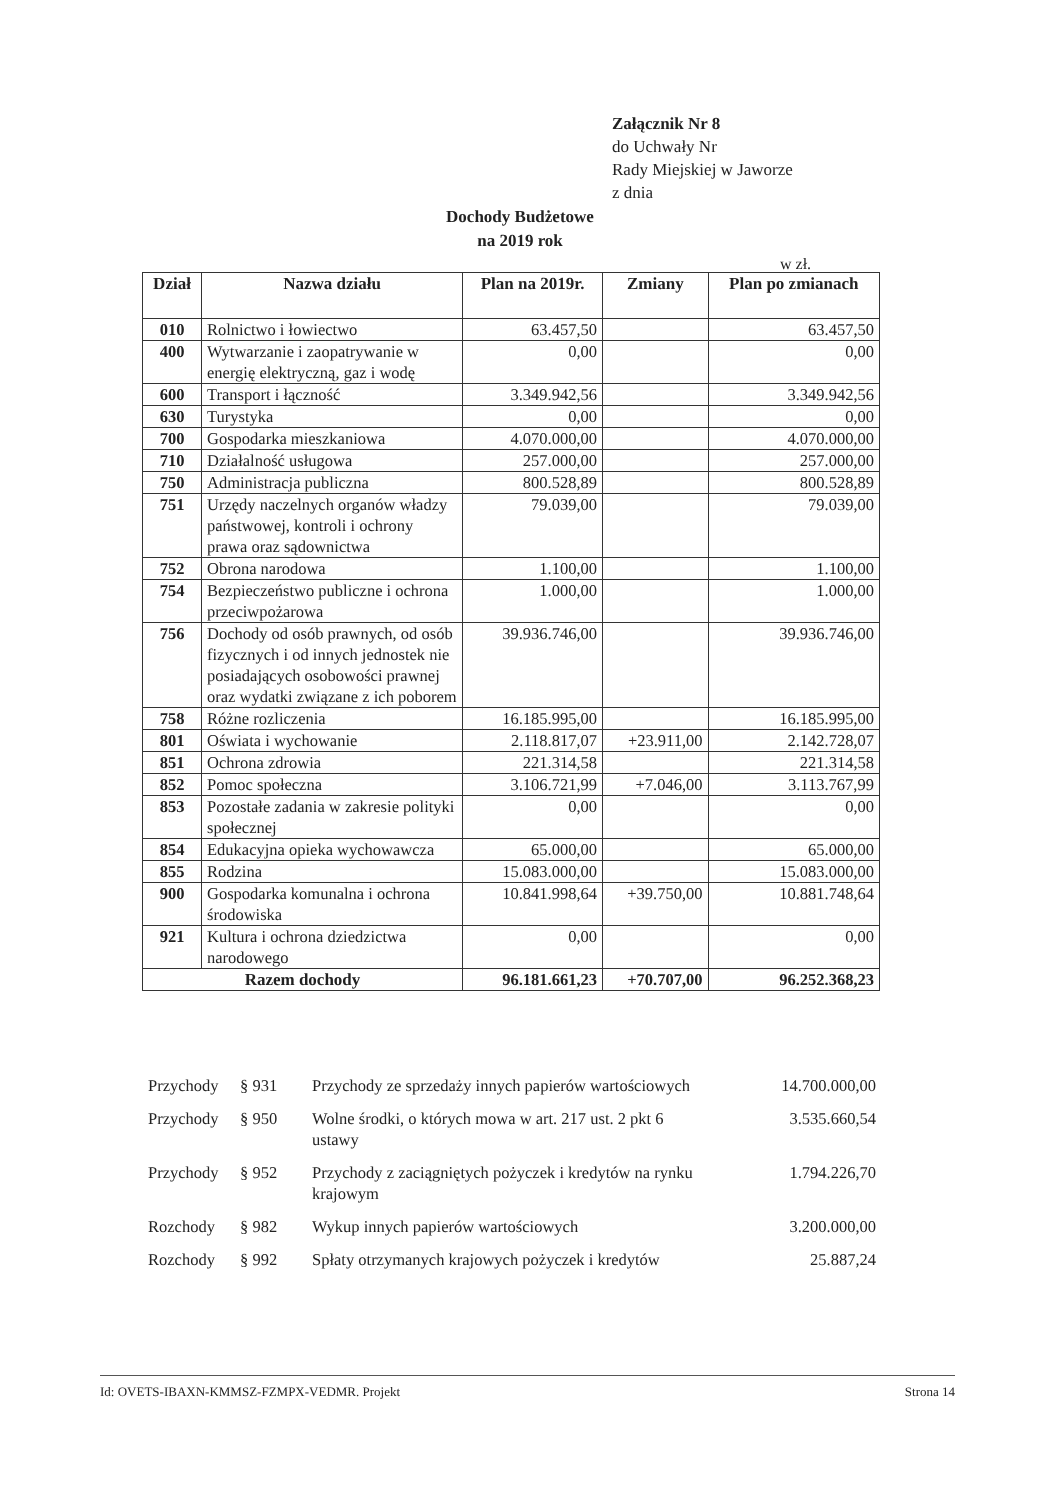Załącznik Nr 8
do Uchwały Nr
Rady Miejskiej w Jaworze
z dnia
Dochody Budżetowe
na 2019 rok
w zł.
| Dział | Nazwa działu | Plan na 2019r. | Zmiany | Plan po zmianach |
| --- | --- | --- | --- | --- |
| 010 | Rolnictwo i łowiectwo | 63.457,50 | | 63.457,50 |
| 400 | Wytwarzanie i zaopatrywanie w energię elektryczną, gaz i wodę | 0,00 | | 0,00 |
| 600 | Transport i łączność | 3.349.942,56 | | 3.349.942,56 |
| 630 | Turystyka | 0,00 | | 0,00 |
| 700 | Gospodarka mieszkaniowa | 4.070.000,00 | | 4.070.000,00 |
| 710 | Działalność usługowa | 257.000,00 | | 257.000,00 |
| 750 | Administracja publiczna | 800.528,89 | | 800.528,89 |
| 751 | Urzędy naczelnych organów władzy państwowej, kontroli i ochrony prawa oraz sądownictwa | 79.039,00 | | 79.039,00 |
| 752 | Obrona narodowa | 1.100,00 | | 1.100,00 |
| 754 | Bezpieczeństwo publiczne i ochrona przeciwpożarowa | 1.000,00 | | 1.000,00 |
| 756 | Dochody od osób prawnych, od osób fizycznych i od innych jednostek nie posiadających osobowości prawnej oraz wydatki związane z ich poborem | 39.936.746,00 | | 39.936.746,00 |
| 758 | Różne rozliczenia | 16.185.995,00 | | 16.185.995,00 |
| 801 | Oświata i wychowanie | 2.118.817,07 | +23.911,00 | 2.142.728,07 |
| 851 | Ochrona zdrowia | 221.314,58 | | 221.314,58 |
| 852 | Pomoc społeczna | 3.106.721,99 | +7.046,00 | 3.113.767,99 |
| 853 | Pozostałe zadania w zakresie polityki społecznej | 0,00 | | 0,00 |
| 854 | Edukacyjna opieka wychowawcza | 65.000,00 | | 65.000,00 |
| 855 | Rodzina | 15.083.000,00 | | 15.083.000,00 |
| 900 | Gospodarka komunalna i ochrona środowiska | 10.841.998,64 | +39.750,00 | 10.881.748,64 |
| 921 | Kultura i ochrona dziedzictwa narodowego | 0,00 | | 0,00 |
| Razem dochody | | 96.181.661,23 | +70.707,00 | 96.252.368,23 |
| Przychody | § 931 | Przychody ze sprzedaży innych papierów wartościowych | 14.700.000,00 |
| Przychody | § 950 | Wolne środki, o których mowa w art. 217 ust. 2 pkt 6 ustawy | 3.535.660,54 |
| Przychody | § 952 | Przychody z zaciągniętych pożyczek i kredytów na rynku krajowym | 1.794.226,70 |
| Rozchody | § 982 | Wykup innych papierów wartościowych | 3.200.000,00 |
| Rozchody | § 992 | Spłaty otrzymanych krajowych pożyczek i kredytów | 25.887,24 |
Id: OVETS-IBAXN-KMMSZ-FZMPX-VEDMR. Projekt Strona 14